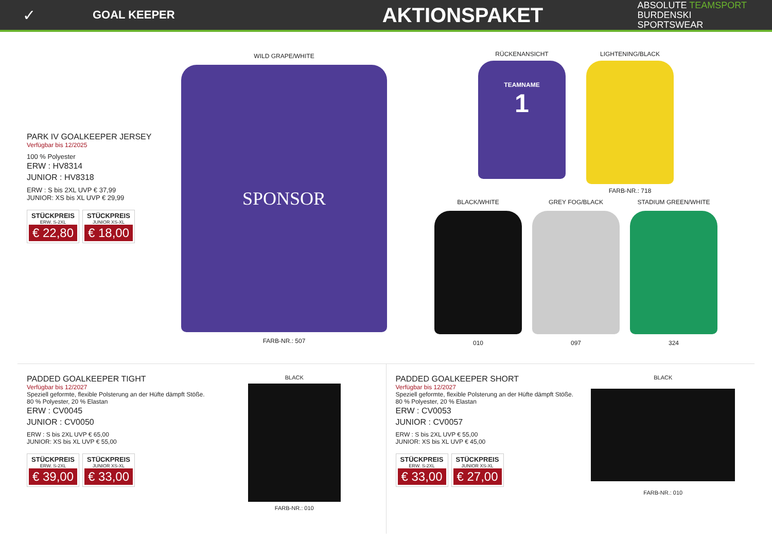✓
GOAL KEEPER
AKTIONSPAKET
ABSOLUTE TEAMSPORT
BURDENSKI SPORTSWEAR
PARK IV GOALKEEPER JERSEY
Verfügbar bis 12/2025
100 % Polyester
ERW : HV8314
JUNIOR : HV8318
ERW : S bis 2XL UVP € 37,99
JUNIOR: XS bis XL UVP € 29,99
STÜCKPREIS
ERW. S-2XL
€ 22,80
STÜCKPREIS
JUNIOR XS-XL
€ 18,00
WILD GRAPE/WHITE
SPONSOR
FARB-NR.: 507
RÜCKENANSICHT
TEAMNAME
1
LIGHTENING/BLACK
FARB-NR.: 718
BLACK/WHITE
010
GREY FOG/BLACK
097
STADIUM GREEN/WHITE
324
PADDED GOALKEEPER TIGHT
Verfügbar bis 12/2027
Speziell geformte, flexible Polsterung an der Hüfte dämpft Stöße.
80 % Polyester, 20 % Elastan
ERW : CV0045
JUNIOR : CV0050
ERW : S bis 2XL UVP € 65,00
JUNIOR: XS bis XL UVP € 55,00
STÜCKPREIS
ERW. S-2XL
€ 39,00
STÜCKPREIS
JUNIOR XS-XL
€ 33,00
BLACK
FARB-NR.: 010
PADDED GOALKEEPER SHORT
Verfügbar bis 12/2027
Speziell geformte, flexible Polsterung an der Hüfte dämpft Stöße.
80 % Polyester, 20 % Elastan
ERW : CV0053
JUNIOR : CV0057
ERW : S bis 2XL UVP € 55,00
JUNIOR: XS bis XL UVP € 45,00
STÜCKPREIS
ERW. S-2XL
€ 33,00
STÜCKPREIS
JUNIOR XS-XL
€ 27,00
BLACK
FARB-NR.: 010